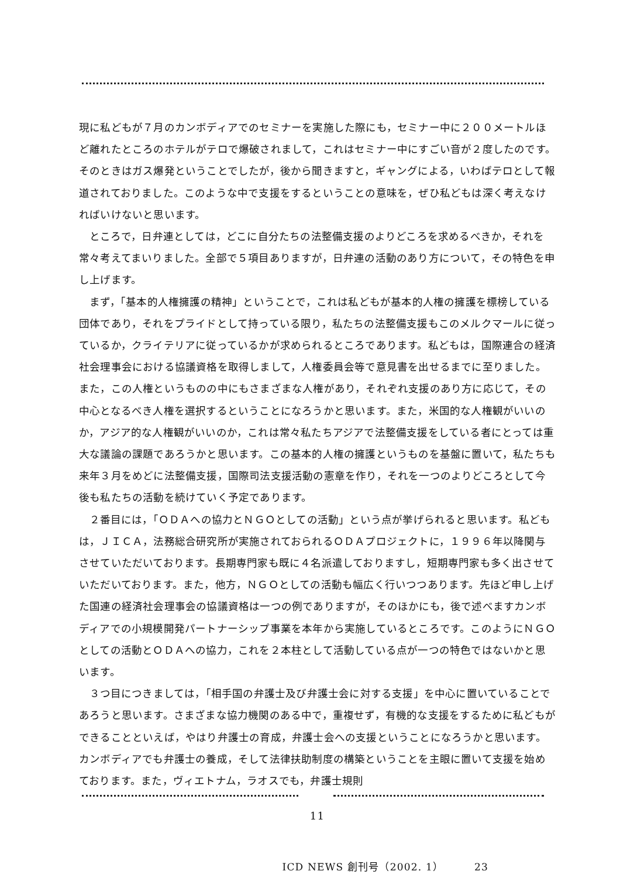現に私どもが７月のカンボディアでのセミナーを実施した際にも，セミナー中に２００メートルほど離れたところのホテルがテロで爆破されまして，これはセミナー中にすごい音が２度したのです。そのときはガス爆発ということでしたが，後から聞きますと，ギャングによる，いわばテロとして報道されておりました。このような中で支援をするということの意味を，ぜひ私どもは深く考えなければいけないと思います。
ところで，日弁連としては，どこに自分たちの法整備支援のよりどころを求めるべきか，それを常々考えてまいりました。全部で５項目ありますが，日弁連の活動のあり方について，その特色を申し上げます。
まず，「基本的人権擁護の精神」ということで，これは私どもが基本的人権の擁護を標榜している団体であり，それをプライドとして持っている限り，私たちの法整備支援もこのメルクマールに従っているか，クライテリアに従っているかが求められるところであります。私どもは，国際連合の経済社会理事会における協議資格を取得しまして，人権委員会等で意見書を出せるまでに至りました。また，この人権というものの中にもさまざまな人権があり，それぞれ支援のあり方に応じて，その中心となるべき人権を選択するということになろうかと思います。また，米国的な人権観がいいのか，アジア的な人権観がいいのか，これは常々私たちアジアで法整備支援をしている者にとっては重大な議論の課題であろうかと思います。この基本的人権の擁護というものを基盤に置いて，私たちも来年３月をめどに法整備支援，国際司法支援活動の憲章を作り，それを一つのよりどころとして今後も私たちの活動を続けていく予定であります。
２番目には，「ＯＤＡへの協力とＮＧＯとしての活動」という点が挙げられると思います。私どもは，ＪＩＣＡ，法務総合研究所が実施されておられるＯＤＡプロジェクトに，１９９６年以降関与させていただいております。長期専門家も既に４名派遣しておりますし，短期専門家も多く出させていただいております。また，他方，ＮＧＯとしての活動も幅広く行いつつあります。先ほど申し上げた国連の経済社会理事会の協議資格は一つの例でありますが，そのほかにも，後で述べますカンボディアでの小規模開発パートナーシップ事業を本年から実施しているところです。このようにＮＧＯとしての活動とＯＤＡへの協力，これを２本柱として活動している点が一つの特色ではないかと思います。
３つ目につきましては，「相手国の弁護士及び弁護士会に対する支援」を中心に置いていることであろうと思います。さまざまな協力機関のある中で，重複せず，有機的な支援をするために私どもができることといえば，やはり弁護士の育成，弁護士会への支援ということになろうかと思います。カンボディアでも弁護士の養成，そして法律扶助制度の構築ということを主眼に置いて支援を始めております。また，ヴィエトナム，ラオスでも，弁護士規則
11
ICD NEWS 創刊号（2002. 1） 23